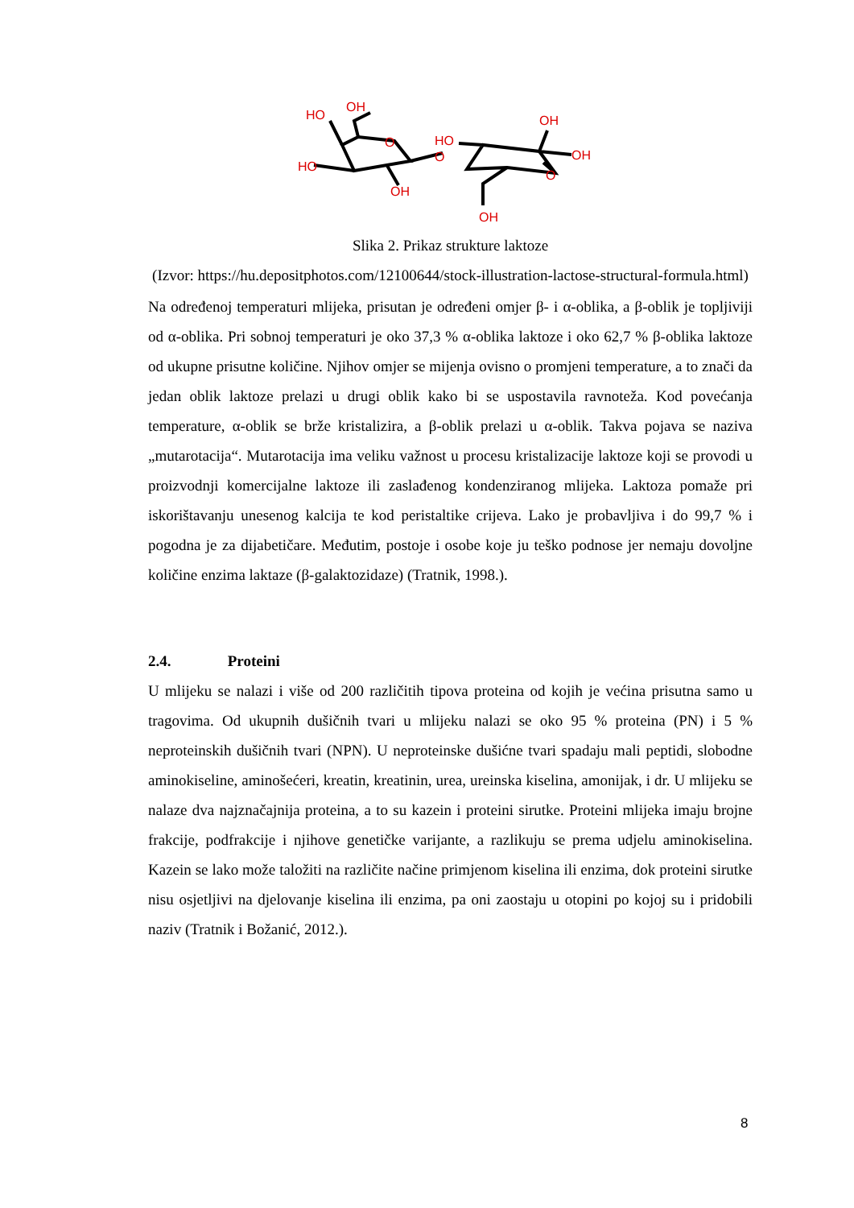HO
OH
HO
O
O
OH
HO
OH
OH
O
OH
Slika 2. Prikaz strukture laktoze
(Izvor: https://hu.depositphotos.com/12100644/stock-illustration-lactose-structural-formula.html)
Na određenoj temperaturi mlijeka, prisutan je određeni omjer β- i α-oblika, a β-oblik je topljiviji od α-oblika. Pri sobnoj temperaturi je oko 37,3 % α-oblika laktoze i oko 62,7 % β-oblika laktoze od ukupne prisutne količine. Njihov omjer se mijenja ovisno o promjeni temperature, a to znači da jedan oblik laktoze prelazi u drugi oblik kako bi se uspostavila ravnoteža. Kod povećanja temperature, α-oblik se brže kristalizira, a β-oblik prelazi u α-oblik. Takva pojava se naziva „mutarotacija“. Mutarotacija ima veliku važnost u procesu kristalizacije laktoze koji se provodi u proizvodnji komercijalne laktoze ili zaslađenog kondenziranog mlijeka. Laktoza pomaže pri iskorištavanju unesenog kalcija te kod peristaltike crijeva. Lako je probavljiva i do 99,7 % i pogodna je za dijabetičare. Međutim, postoje i osobe koje ju teško podnose jer nemaju dovoljne količine enzima laktaze (β-galaktozidaze) (Tratnik, 1998.).
2.4. Proteini
U mlijeku se nalazi i više od 200 različitih tipova proteina od kojih je većina prisutna samo u tragovima. Od ukupnih dušičnih tvari u mlijeku nalazi se oko 95 % proteina (PN) i 5 % neproteinskih dušičnih tvari (NPN). U neproteinske dušićne tvari spadaju mali peptidi, slobodne aminokiseline, aminošećeri, kreatin, kreatinin, urea, ureinska kiselina, amonijak, i dr. U mlijeku se nalaze dva najznačajnija proteina, a to su kazein i proteini sirutke. Proteini mlijeka imaju brojne frakcije, podfrakcije i njihove genetičke varijante, a razlikuju se prema udjelu aminokiselina. Kazein se lako može taložiti na različite načine primjenom kiselina ili enzima, dok proteini sirutke nisu osjetljivi na djelovanje kiselina ili enzima, pa oni zaostaju u otopini po kojoj su i pridobili naziv (Tratnik i Božanić, 2012.).
8